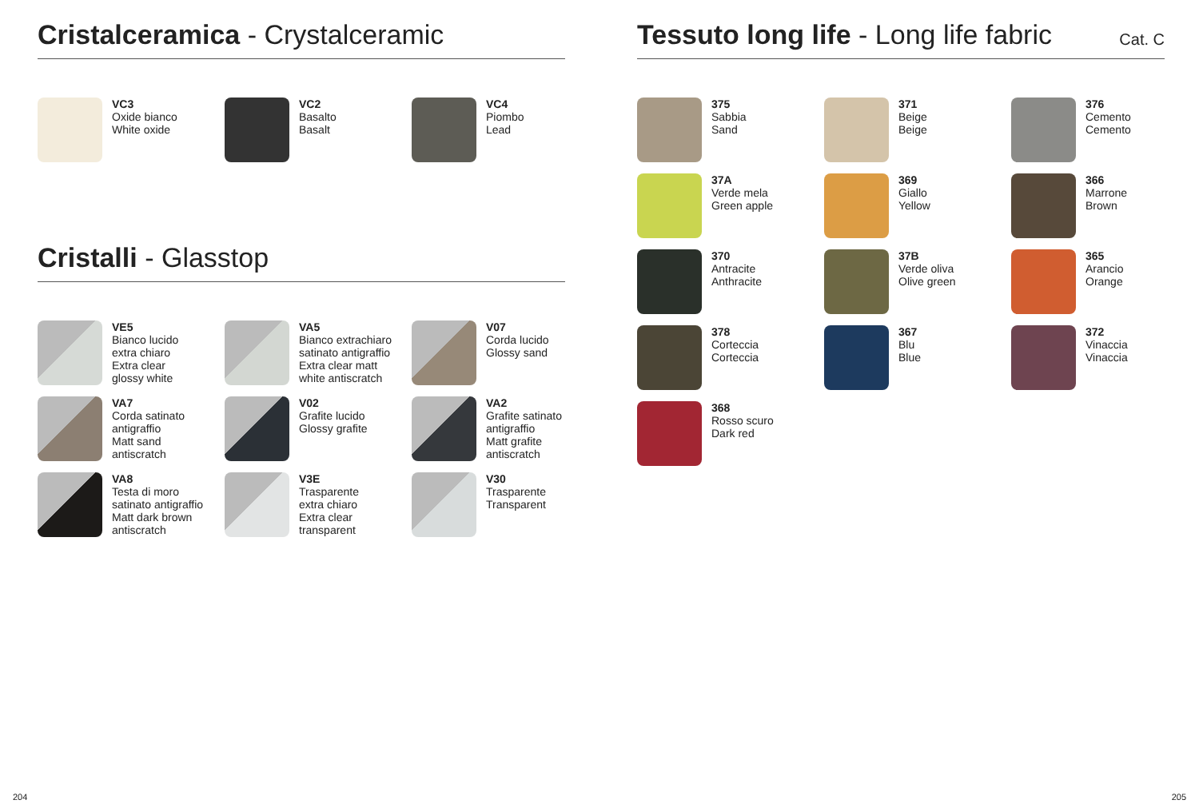Cristalceramica - Crystalceramic
VC3
Oxide bianco
White oxide
VC2
Basalto
Basalt
VC4
Piombo
Lead
Cristalli - Glasstop
VE5
Bianco lucido
extra chiaro
Extra clear
glossy white
VA5
Bianco extrachiaro
satinato antigraffio
Extra clear matt
white antiscratch
V07
Corda lucido
Glossy sand
VA7
Corda satinato
antigraffio
Matt sand
antiscratch
V02
Grafite lucido
Glossy grafite
VA2
Grafite satinato
antigraffio
Matt grafite
antiscratch
VA8
Testa di moro
satinato antigraffio
Matt dark brown
antiscratch
V3E
Trasparente
extra chiaro
Extra clear
transparent
V30
Trasparente
Transparent
Cat. C Tessuto long life - Long life fabric
375
Sabbia
Sand
371
Beige
Beige
376
Cemento
Cemento
37A
Verde mela
Green apple
369
Giallo
Yellow
366
Marrone
Brown
370
Antracite
Anthracite
37B
Verde oliva
Olive green
365
Arancio
Orange
378
Corteccia
Corteccia
367
Blu
Blue
372
Vinaccia
Vinaccia
368
Rosso scuro
Dark red
204 205